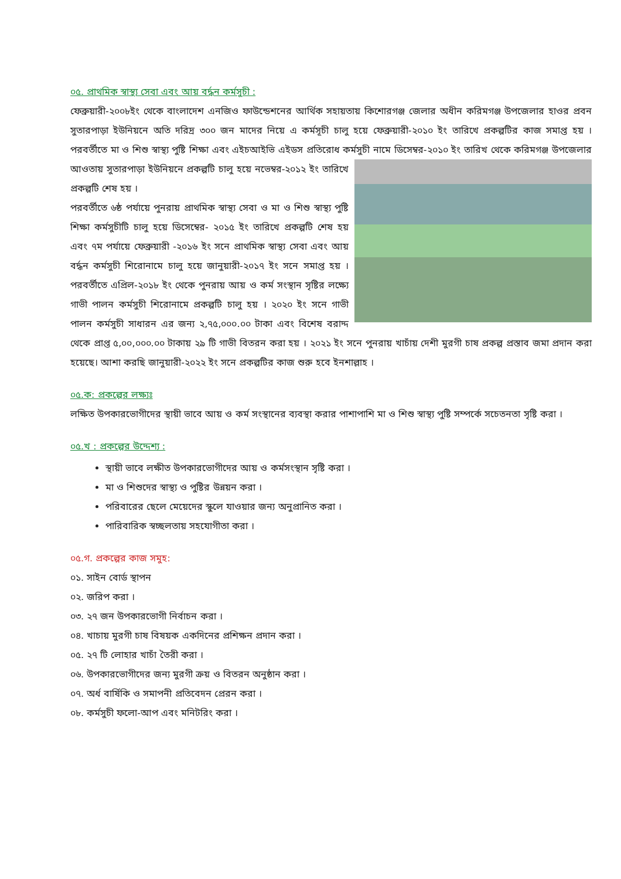০৫. প্রাথমিক স্বাস্থ্য সেবা এবং আয় বর্দ্ধন কর্মসুচী :
ফেব্রুয়ারী-২০০৮ইং থেকে বাংলাদেশ এনজিও ফাউন্ডেশনের আর্থিক সহায়তায় কিশোরগঞ্জ জেলার অধীন করিমগঞ্জ উপজেলার হাওর প্রবন সুতারপাড়া ইউনিয়নে অতি দরিদ্র ৩০০ জন মাদের নিয়ে এ কর্মসূচী চালু হয়ে ফেব্রুয়ারী-২০১০ ইং তারিখে প্রকল্পটির কাজ সমাপ্ত হয় । পরবর্তীতে মা ও শিশু স্বাস্থ্য পুষ্টি শিক্ষা এবং এইচআইভি এইডস প্রতিরোধ কর্মসুচী নামে ডিসেম্বর-২০১০ ইং তারিখ থেকে করিমগঞ্জ উপজেলার আওতায় সুতারপাড়া ইউনিয়নে প্রকল্পটি চালু হয়ে নভেম্বর-২০১২ ইং তারিখে প্রকল্পটি শেষ হয় ।
পরবর্তীতে ৬ষ্ঠ পর্যায়ে পুনরায় প্রাথমিক স্বাস্থ্য সেবা ও মা ও শিশু স্বাস্থ্য পুষ্টি শিক্ষা কর্মসুচীটি চালু হয়ে ডিসেম্বের- ২০১৫ ইং তারিখে প্রকল্পটি শেষ হয় এবং ৭ম পর্যায়ে ফেব্রুয়ারী -২০১৬ ইং সনে প্রাথমিক স্বাস্থ্য সেবা এবং আয় বর্দ্ধন কর্মসুচী শিরোনামে চালু হয়ে জানুয়ারী-২০১৭ ইং সনে সমাপ্ত হয় । পরবর্তীতে এপ্রিল-২০১৮ ইং থেকে পুনরায় আয় ও কর্ম সংস্থান সৃষ্টির লক্ষ্যে গাভী পালন কর্মসুচী শিরোনামে প্রকল্পটি চালু হয় । ২০২০ ইং সনে গাভী পালন কর্মসুচী সাধারন এর জন্য ২,৭৫,০০০.০০ টাকা এবং বিশেষ বরাদ্দ থেকে প্রাপ্ত ৫,০০,০০০.০০ টাকায় ২৯ টি গাভী বিতরন করা হয় । ২০২১ ইং সনে পুনরায় খাচাঁয় দেশী মুরগী চাষ প্রকল্প প্রস্তাব জমা প্রদান করা হয়েছে। আশা করছি জানুয়ারী-২০২২ ইং সনে প্রকল্পটির কাজ শুরু হবে ইনশাল্লাহ ।
০৫.ক: প্রকল্পের লক্ষ্যঃ
লক্ষিত উপকারভোগীদের স্থায়ী ভাবে আয় ও কর্ম সংস্থানের ব্যবস্থা করার পাশাপাশি মা ও শিশু স্বাস্থ্য পুষ্টি সম্পর্কে সচেতনতা সৃষ্টি করা ।
০৫.খ : প্রকল্পের উদ্দেশ্য :
স্থায়ী ভাবে লক্ষীত উপকারভোগীদের আয় ও কর্মসংস্থান সৃষ্টি করা ।
মা ও শিশুদের স্বাস্থ্য ও পুষ্টির উন্নয়ন করা ।
পরিবারের ছেলে মেয়েদের স্কুলে যাওয়ার জন্য অনুপ্রানিত করা ।
পারিবারিক স্বচ্ছলতায় সহযোগীতা করা ।
০৫.গ. প্রকল্পের কাজ সমুহ:
০১. সাইন বোর্ড স্থাপন
০২. জরিপ করা ।
০৩. ২৭ জন উপকারভোগী নির্বাচন করা ।
০৪. খাচায় মুরগী চাষ বিষয়ক একদিনের প্রশিক্ষন প্রদান করা ।
০৫. ২৭ টি লোহার খাচাঁ তৈরী করা ।
০৬. উপকারভোগীদের জন্য মুরগী ক্রয় ও বিতরন অনুষ্ঠান করা ।
০৭. অর্ধ বার্ষিকি ও সমাপনী প্রতিবেদন প্রেরন করা ।
০৮. কর্মসুচী ফলো-আপ এবং মনিটরিং করা ।